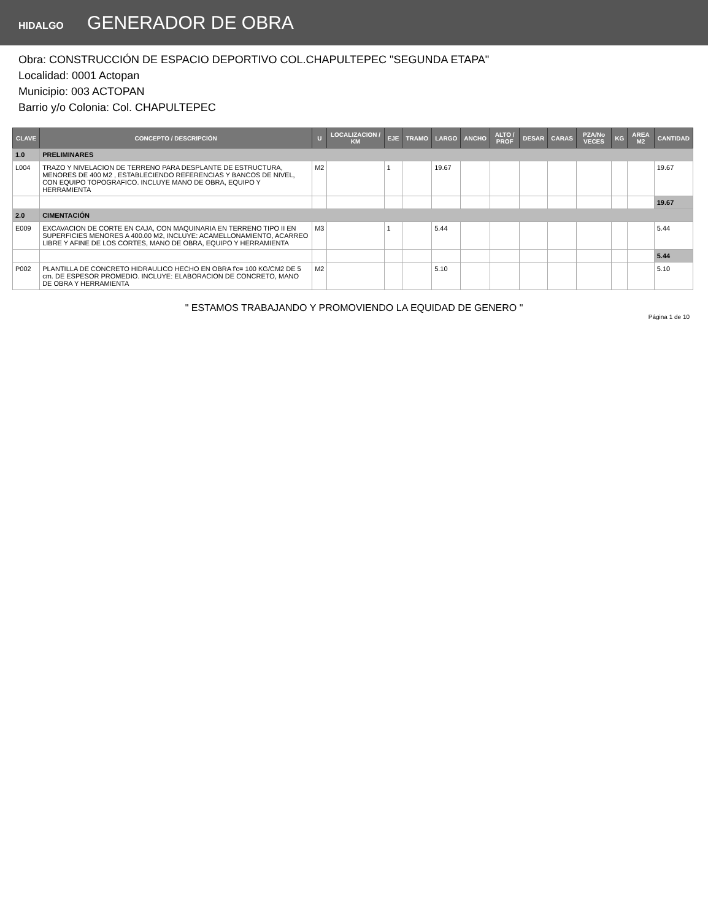HIDALGO GENERADOR DE OBRA
Obra: CONSTRUCCIÓN DE ESPACIO DEPORTIVO COL.CHAPULTEPEC "SEGUNDA ETAPA"
Localidad: 0001 Actopan
Municipio: 003 ACTOPAN
Barrio y/o Colonia: Col. CHAPULTEPEC
| CLAVE | CONCEPTO / DESCRIPCIÓN | U | LOCALIZACION / KM | EJE | TRAMO | LARGO | ANCHO | ALTO / PROF | DESAR | CARAS | PZA/No VECES | KG | AREA M2 | CANTIDAD |
| --- | --- | --- | --- | --- | --- | --- | --- | --- | --- | --- | --- | --- | --- | --- |
| 1.0 | PRELIMINARES | | | | | | | | | | | | | |
| L004 | TRAZO Y NIVELACION DE TERRENO PARA DESPLANTE DE ESTRUCTURA, MENORES DE 400 M2 , ESTABLECIENDO REFERENCIAS Y BANCOS DE NIVEL, CON EQUIPO TOPOGRAFICO. INCLUYE MANO DE OBRA, EQUIPO Y HERRAMIENTA | M2 | | 1 | | 19.67 | | | | | | | | 19.67 |
| | | | | | | | | | | | | | | 19.67 |
| 2.0 | CIMENTACIÓN | | | | | | | | | | | | | |
| E009 | EXCAVACION DE CORTE EN CAJA, CON MAQUINARIA EN TERRENO TIPO II EN SUPERFICIES MENORES A 400.00 M2, INCLUYE: ACAMELLONAMIENTO, ACARREO LIBRE Y AFINE DE LOS CORTES, MANO DE OBRA, EQUIPO Y HERRAMIENTA | M3 | | 1 | | 5.44 | | | | | | | | 5.44 |
| | | | | | | | | | | | | | | 5.44 |
| P002 | PLANTILLA DE CONCRETO HIDRAULICO HECHO EN OBRA f'c= 100 KG/CM2 DE 5 cm. DE ESPESOR PROMEDIO. INCLUYE: ELABORACION DE CONCRETO, MANO DE OBRA Y HERRAMIENTA | M2 | | | | 5.10 | | | | | | | | 5.10 |
" ESTAMOS TRABAJANDO Y PROMOVIENDO LA EQUIDAD DE GENERO "
Página 1 de 10